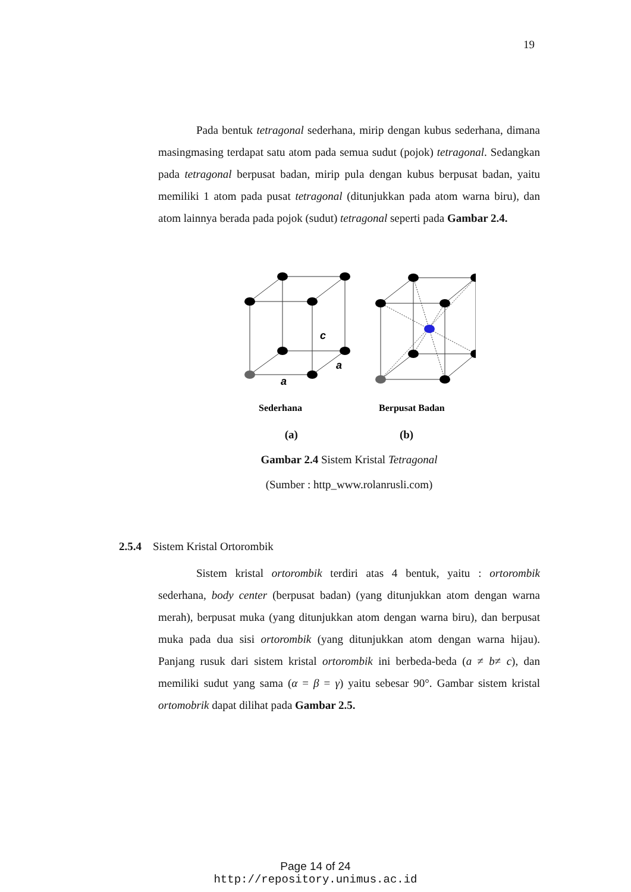19
Pada bentuk tetragonal sederhana, mirip dengan kubus sederhana, dimana masingmasing terdapat satu atom pada semua sudut (pojok) tetragonal. Sedangkan pada tetragonal berpusat badan, mirip pula dengan kubus berpusat badan, yaitu memiliki 1 atom pada pusat tetragonal (ditunjukkan pada atom warna biru), dan atom lainnya berada pada pojok (sudut) tetragonal seperti pada Gambar 2.4.
c
a
a
Sederhana
Berpusat Badan
(a) (b)
Gambar 2.4 Sistem Kristal Tetragonal
(Sumber : http_www.rolanrusli.com)
2.5.4 Sistem Kristal Ortorombik
Sistem kristal ortorombik terdiri atas 4 bentuk, yaitu : ortorombik sederhana, body center (berpusat badan) (yang ditunjukkan atom dengan warna merah), berpusat muka (yang ditunjukkan atom dengan warna biru), dan berpusat muka pada dua sisi ortorombik (yang ditunjukkan atom dengan warna hijau). Panjang rusuk dari sistem kristal ortorombik ini berbeda-beda (a ≠ b≠ c), dan memiliki sudut yang sama (α = β = γ) yaitu sebesar 90°. Gambar sistem kristal ortomobrik dapat dilihat pada Gambar 2.5.
Page 14 of 24
http://repository.unimus.ac.id